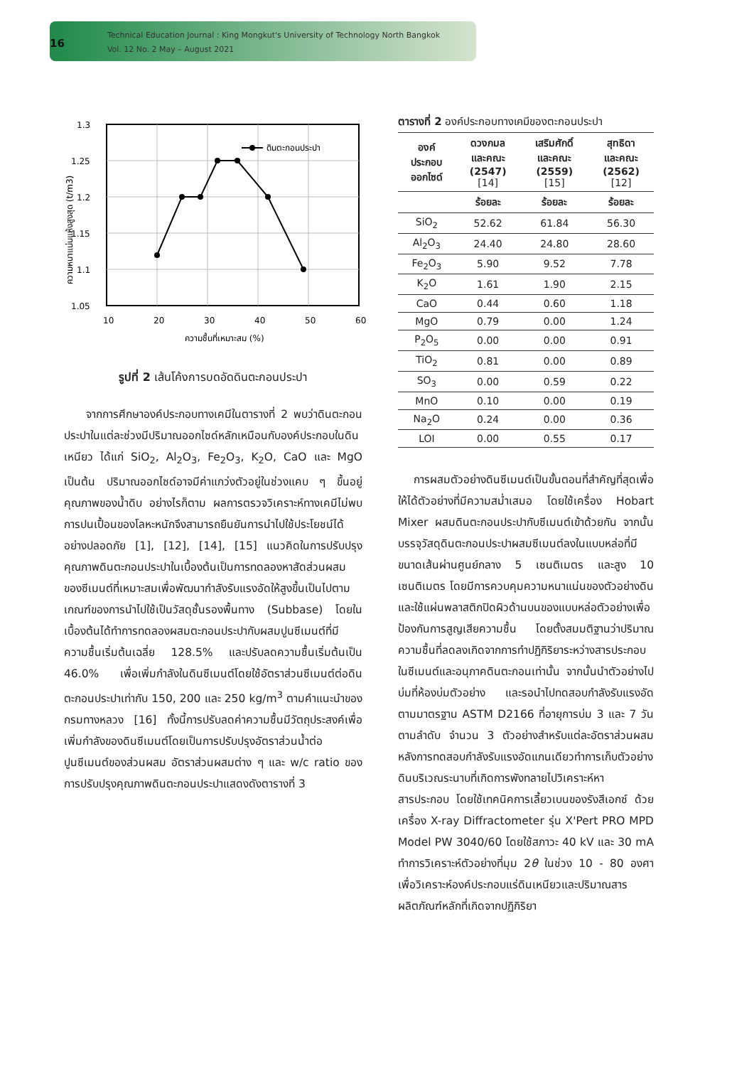16
Technical Education Journal : King Mongkut's University of Technology North Bangkok
Vol. 12 No. 2 May – August 2021
ดินตะกอนประปา
1.3
1.25
1.2
1.15
1.1
1.05
10
20
30
40
50
60
ความชื้นที่เหมาะสม (%)
ความหนาแน่นแห้งสูงสุด (t/m3)
รูปที่ 2 เส้นโค้งการบดอัดดินตะกอนประปา
จากการศึกษาองค์ประกอบทางเคมีในตารางที่ 2 พบว่าดินตะกอนประปาในแต่ละช่วงมีปริมาณออกไซด์หลักเหมือนกับองค์ประกอบในดินเหนียว ได้แก่ SiO<sub>2</sub>, Al<sub>2</sub>O<sub>3</sub>, Fe<sub>2</sub>O<sub>3</sub>, K<sub>2</sub>O, CaO และ MgO เป็นต้น ปริมาณออกไซด์อาจมีค่าแกว่งตัวอยู่ในช่วงแคบ ๆ ขึ้นอยู่คุณภาพของน้ำดิบ อย่างไรก็ตาม ผลการตรวจวิเคราะห์ทางเคมีไม่พบการปนเปื้อนของโลหะหนักจึงสามารถยืนยันการนำไปใช้ประโยชน์ได้อย่างปลอดภัย [1], [12], [14], [15] แนวคิดในการปรับปรุงคุณภาพดินตะกอนประปาในเบื้องต้นเป็นการทดลองหาสัดส่วนผสมของซีเมนต์ที่เหมาะสมเพื่อพัฒนากำลังรับแรงอัดให้สูงขึ้นเป็นไปตามเกณฑ์ของการนำไปใช้เป็นวัสดุชั้นรองพื้นทาง (Subbase) โดยในเบื้องต้นได้ทำการทดลองผสมตะกอนประปากับผสมปูนซีเมนต์ที่มีความชื้นเริ่มต้นเฉลี่ย 128.5% และปรับลดความชื้นเริ่มต้นเป็น 46.0% เพื่อเพิ่มกำลังในดินซีเมนต์โดยใช้อัตราส่วนซีเมนต์ต่อดินตะกอนประปาเท่ากับ 150, 200 และ 250 kg/m<sup>3</sup> ตามคำแนะนำของกรมทางหลวง [16] ทั้งนี้การปรับลดค่าความชื้นมีวัตถุประสงค์เพื่อเพิ่มกำลังของดินซีเมนต์โดยเป็นการปรับปรุงอัตราส่วนน้ำต่อปูนซีเมนต์ของส่วนผสม อัตราส่วนผสมต่าง ๆ และ w/c ratio ของการปรับปรุงคุณภาพดินตะกอนประปาแสดงดังตารางที่ 3
ตารางที่ 2 องค์ประกอบทางเคมีของตะกอนประปา
| องค์ ประกอบ ออกไซด์ | ดวงกมล และคณะ (2547) [14] | เสริมศักดิ์ และคณะ (2559) [15] | สุทธิดา และคณะ (2562) [12] |
| --- | --- | --- | --- |
| | ร้อยละ | ร้อยละ | ร้อยละ |
| SiO<sub>2</sub> | 52.62 | 61.84 | 56.30 |
| Al<sub>2</sub>O<sub>3</sub> | 24.40 | 24.80 | 28.60 |
| Fe<sub>2</sub>O<sub>3</sub> | 5.90 | 9.52 | 7.78 |
| K<sub>2</sub>O | 1.61 | 1.90 | 2.15 |
| CaO | 0.44 | 0.60 | 1.18 |
| MgO | 0.79 | 0.00 | 1.24 |
| P<sub>2</sub>O<sub>5</sub> | 0.00 | 0.00 | 0.91 |
| TiO<sub>2</sub> | 0.81 | 0.00 | 0.89 |
| SO<sub>3</sub> | 0.00 | 0.59 | 0.22 |
| MnO | 0.10 | 0.00 | 0.19 |
| Na<sub>2</sub>O | 0.24 | 0.00 | 0.36 |
| LOI | 0.00 | 0.55 | 0.17 |
การผสมตัวอย่างดินซีเมนต์เป็นขั้นตอนที่สำคัญที่สุดเพื่อให้ได้ตัวอย่างที่มีความสม่ำเสมอ โดยใช้เครื่อง Hobart Mixer ผสมดินตะกอนประปากับซีเมนต์เข้าด้วยกัน จากนั้นบรรจุวัสดุดินตะกอนประปาผสมซีเมนต์ลงในแบบหล่อที่มีขนาดเส้นผ่านศูนย์กลาง 5 เซนติเมตร และสูง 10 เซนติเมตร โดยมีการควบคุมความหนาแน่นของตัวอย่างดินและใช้แผ่นพลาสติกปิดผิวด้านบนของแบบหล่อตัวอย่างเพื่อป้องกันการสูญเสียความชื้น โดยตั้งสมมติฐานว่าปริมาณความชื้นที่ลดลงเกิดจากการทำปฏิกิริยาระหว่างสารประกอบในซีเมนต์และอนุภาคดินตะกอนเท่านั้น จากนั้นนำตัวอย่างไปบ่มที่ห้องบ่มตัวอย่าง และรอนำไปทดสอบกำลังรับแรงอัดตามมาตรฐาน ASTM D2166 ที่อายุการบ่ม 3 และ 7 วัน ตามลำดับ จำนวน 3 ตัวอย่างสำหรับแต่ละอัตราส่วนผสม หลังการทดสอบกำลังรับแรงอัดแกนเดียวทำการเก็บตัวอย่างดินบริเวณระนาบที่เกิดการพังทลายไปวิเคราะห์หาสารประกอบ โดยใช้เทคนิคการเลี้ยวเบนของรังสีเอกซ์ ด้วยเครื่อง X-ray Diffractometer รุ่น X'Pert PRO MPD Model PW 3040/60 โดยใช้สภาวะ 40 kV และ 30 mA ทำการวิเคราะห์ตัวอย่างที่มุม 2θ ในช่วง 10 - 80 องศา เพื่อวิเคราะห์องค์ประกอบแร่ดินเหนียวและปริมาณสารผลิตภัณฑ์หลักที่เกิดจากปฏิกิริยา